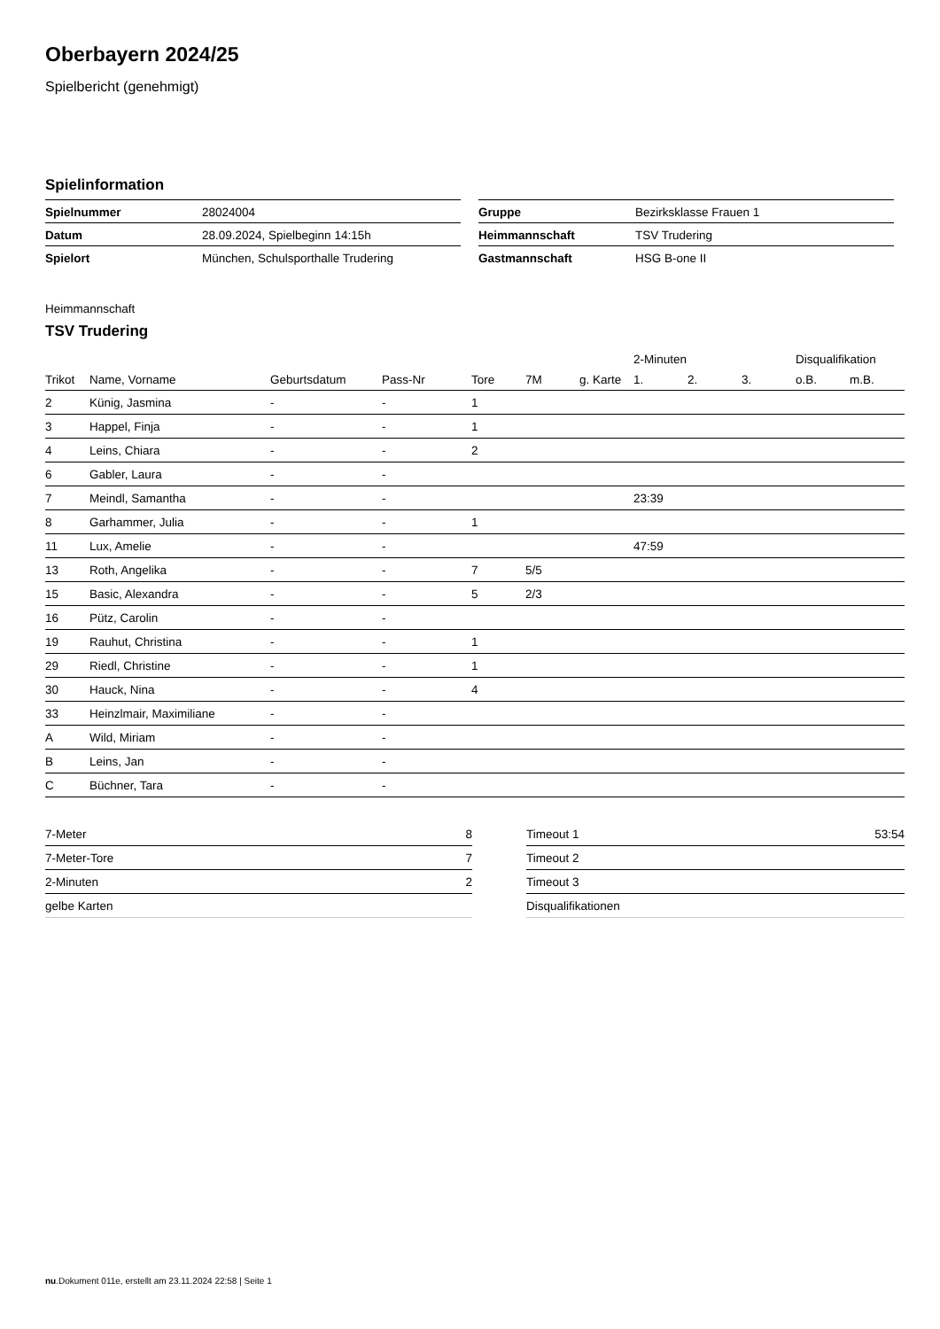Oberbayern 2024/25
Spielbericht (genehmigt)
Spielinformation
| Spielnummer | 28024004 |
| Datum | 28.09.2024, Spielbeginn 14:15h |
| Spielort | München, Schulsporthalle Trudering |
| Gruppe | Bezirksklasse Frauen 1 |
| Heimmannschaft | TSV Trudering |
| Gastmannschaft | HSG B-one II |
Heimmannschaft
TSV Trudering
| | | | | | | | 2-Minuten | | | Disqualifikation | |
| --- | --- | --- | --- | --- | --- | --- | --- | --- | --- | --- | --- |
| Trikot | Name, Vorname | Geburtsdatum | Pass-Nr | Tore | 7M | g. Karte | 1. | 2. | 3. | o.B. | m.B. |
| 2 | Künig, Jasmina | - | - | 1 | | | | | | | |
| 3 | Happel, Finja | - | - | 1 | | | | | | | |
| 4 | Leins, Chiara | - | - | 2 | | | | | | | |
| 6 | Gabler, Laura | - | - | | | | | | | | |
| 7 | Meindl, Samantha | - | - | | | | 23:39 | | | | |
| 8 | Garhammer, Julia | - | - | 1 | | | | | | | |
| 11 | Lux, Amelie | - | - | | | | 47:59 | | | | |
| 13 | Roth, Angelika | - | - | 7 | 5/5 | | | | | | |
| 15 | Basic, Alexandra | - | - | 5 | 2/3 | | | | | | |
| 16 | Pütz, Carolin | - | - | | | | | | | | |
| 19 | Rauhut, Christina | - | - | 1 | | | | | | | |
| 29 | Riedl, Christine | - | - | 1 | | | | | | | |
| 30 | Hauck, Nina | - | - | 4 | | | | | | | |
| 33 | Heinzlmair, Maximiliane | - | - | | | | | | | | |
| A | Wild, Miriam | - | - | | | | | | | | |
| B | Leins, Jan | - | - | | | | | | | | |
| C | Büchner, Tara | - | - | | | | | | | | |
| 7-Meter | 8 |
| 7-Meter-Tore | 7 |
| 2-Minuten | 2 |
| gelbe Karten | |
| Timeout 1 | 53:54 |
| Timeout 2 | |
| Timeout 3 | |
| Disqualifikationen | |
nu.Dokument 011e, erstellt am 23.11.2024 22:58 | Seite 1